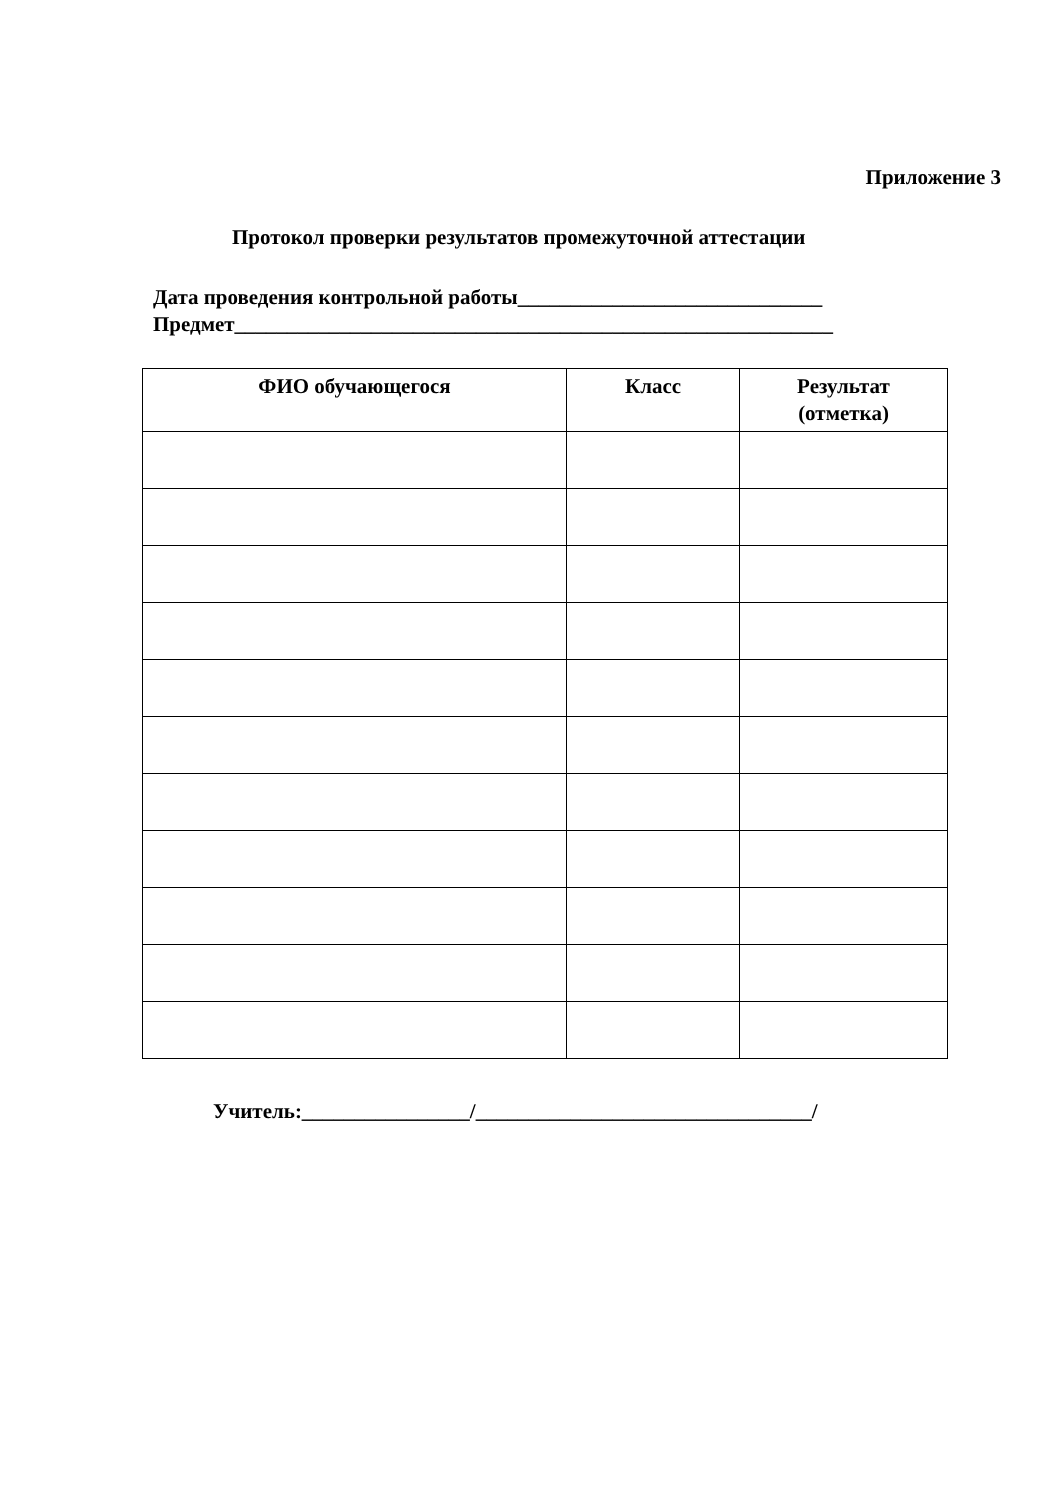Приложение 3
Протокол проверки результатов промежуточной аттестации
Дата проведения контрольной работы_____________________________
Предмет_________________________________________________________
| ФИО обучающегося | Класс | Результат (отметка) |
| --- | --- | --- |
Учитель:________________/________________________________/